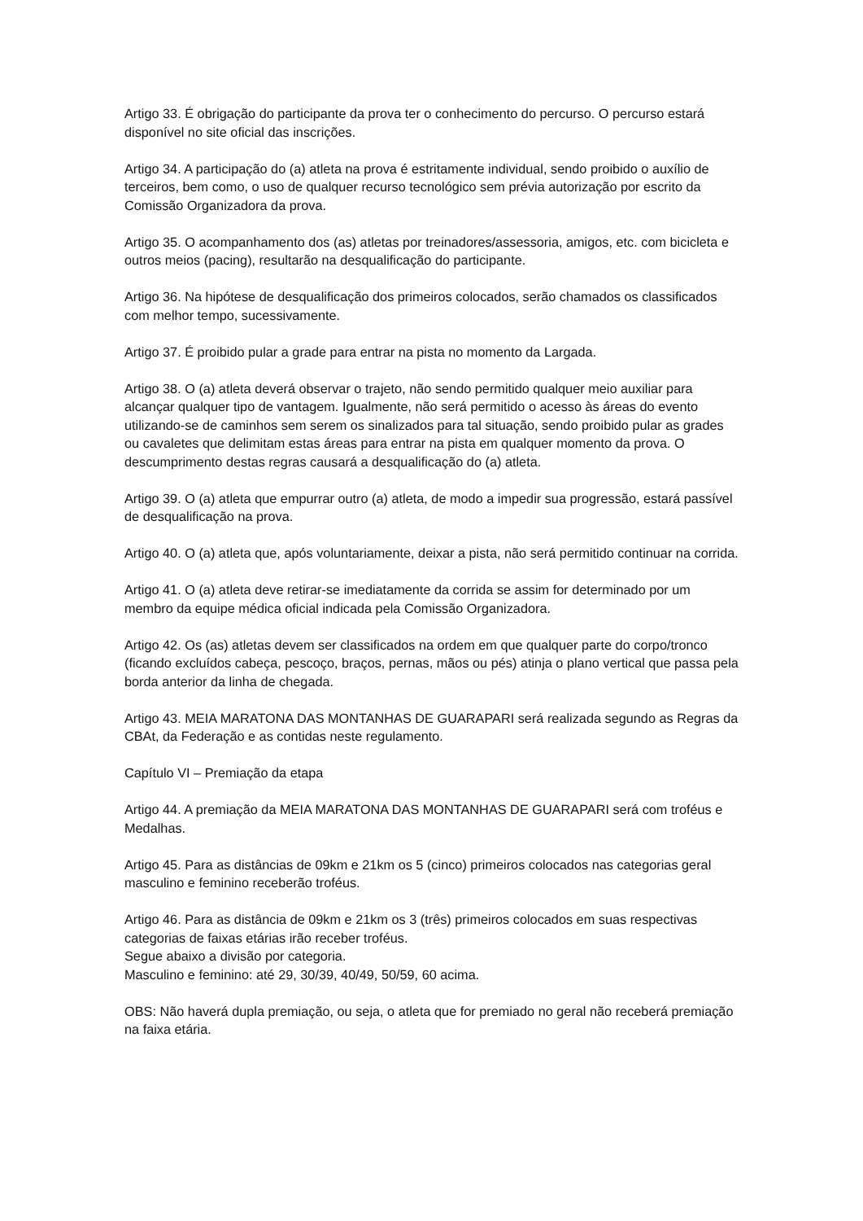Artigo 33. É obrigação do participante da prova ter o conhecimento do percurso. O percurso estará disponível no site oficial das inscrições.
Artigo 34. A participação do (a) atleta na prova é estritamente individual, sendo proibido o auxílio de terceiros, bem como, o uso de qualquer recurso tecnológico sem prévia autorização por escrito da Comissão Organizadora da prova.
Artigo 35. O acompanhamento dos (as) atletas por treinadores/assessoria, amigos, etc. com bicicleta e outros meios (pacing), resultarão na desqualificação do participante.
Artigo 36. Na hipótese de desqualificação dos primeiros colocados, serão chamados os classificados com melhor tempo, sucessivamente.
Artigo 37. É proibido pular a grade para entrar na pista no momento da Largada.
Artigo 38. O (a) atleta deverá observar o trajeto, não sendo permitido qualquer meio auxiliar para alcançar qualquer tipo de vantagem. Igualmente, não será permitido o acesso às áreas do evento utilizando-se de caminhos sem serem os sinalizados para tal situação, sendo proibido pular as grades ou cavaletes que delimitam estas áreas para entrar na pista em qualquer momento da prova. O descumprimento destas regras causará a desqualificação do (a) atleta.
Artigo 39. O (a) atleta que empurrar outro (a) atleta, de modo a impedir sua progressão, estará passível de desqualificação na prova.
Artigo 40. O (a) atleta que, após voluntariamente, deixar a pista, não será permitido continuar na corrida.
Artigo 41. O (a) atleta deve retirar-se imediatamente da corrida se assim for determinado por um membro da equipe médica oficial indicada pela Comissão Organizadora.
Artigo 42. Os (as) atletas devem ser classificados na ordem em que qualquer parte do corpo/tronco (ficando excluídos cabeça, pescoço, braços, pernas, mãos ou pés) atinja o plano vertical que passa pela borda anterior da linha de chegada.
Artigo 43. MEIA MARATONA DAS MONTANHAS DE GUARAPARI será realizada segundo as Regras da CBAt, da Federação e as contidas neste regulamento.
Capítulo VI – Premiação da etapa
Artigo 44. A premiação da MEIA MARATONA DAS MONTANHAS DE GUARAPARI será com troféus e Medalhas.
Artigo 45. Para as distâncias de 09km e 21km os 5 (cinco) primeiros colocados nas categorias geral masculino e feminino receberão troféus.
Artigo 46. Para as distância de 09km e 21km os 3 (três) primeiros colocados em suas respectivas categorias de faixas etárias irão receber troféus.
Segue abaixo a divisão por categoria.
Masculino e feminino: até 29, 30/39, 40/49, 50/59, 60 acima.
OBS: Não haverá dupla premiação, ou seja, o atleta que for premiado no geral não receberá premiação na faixa etária.